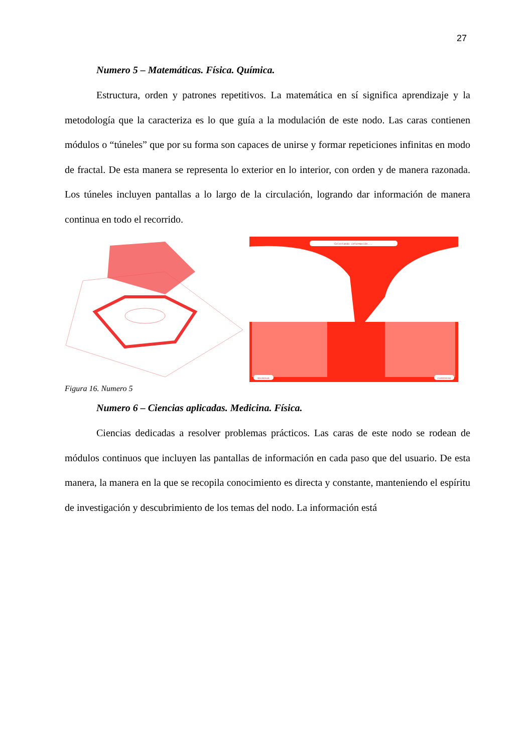27
Numero 5 – Matemáticas. Física. Química.
Estructura, orden y patrones repetitivos. La matemática en sí significa aprendizaje y la metodología que la caracteriza es lo que guía a la modulación de este nodo. Las caras contienen módulos o “túneles” que por su forma son capaces de unirse y formar repeticiones infinitas en modo de fractal. De esta manera se representa lo exterior en lo interior, con orden y de manera razonada. Los túneles incluyen pantallas a lo largo de la circulación, logrando dar información de manera continua en todo el recorrido.
Colectando información...
REGRESAR
CONTINUAR
Figura 16. Numero 5
Numero 6 – Ciencias aplicadas. Medicina. Física.
Ciencias dedicadas a resolver problemas prácticos. Las caras de este nodo se rodean de módulos continuos que incluyen las pantallas de información en cada paso que del usuario. De esta manera, la manera en la que se recopila conocimiento es directa y constante, manteniendo el espíritu de investigación y descubrimiento de los temas del nodo. La información está